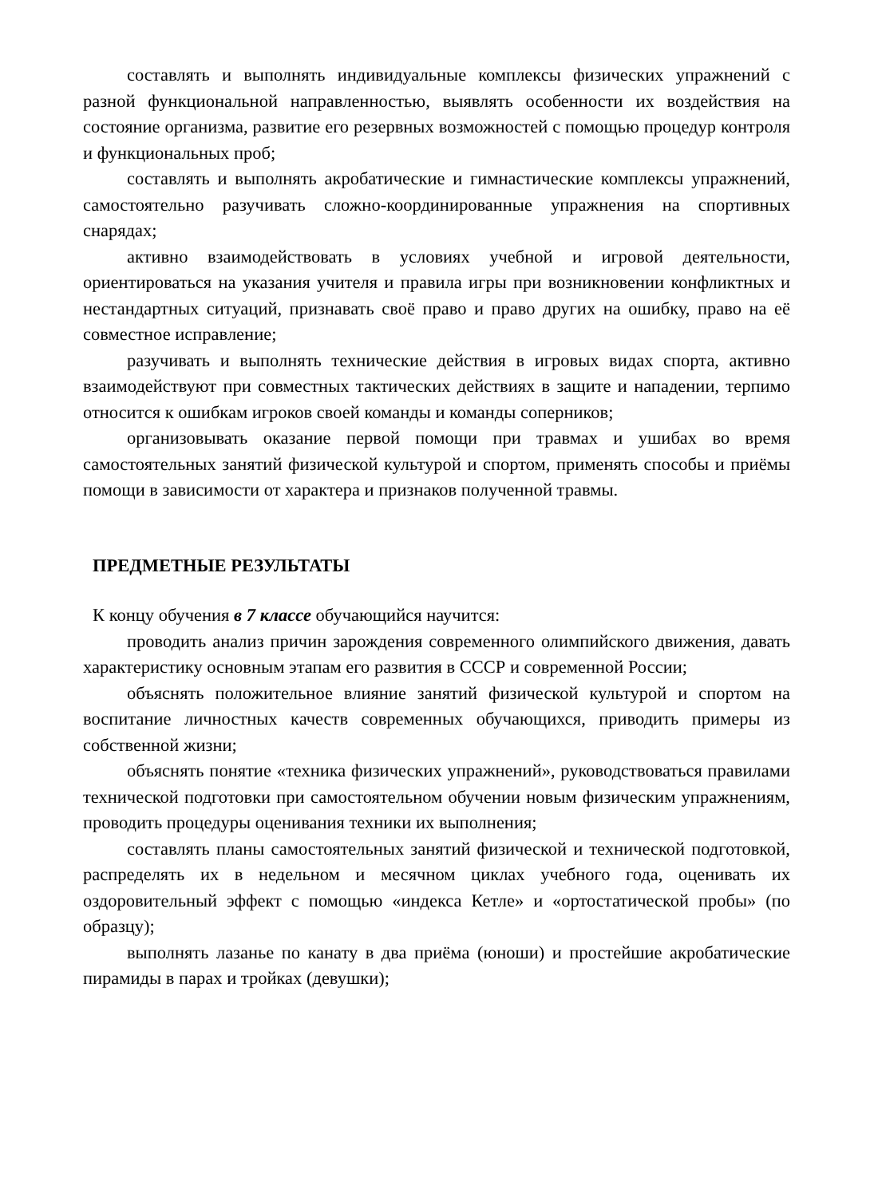составлять и выполнять индивидуальные комплексы физических упражнений с разной функциональной направленностью, выявлять особенности их воздействия на состояние организма, развитие его резервных возможностей с помощью процедур контроля и функциональных проб;
составлять и выполнять акробатические и гимнастические комплексы упражнений, самостоятельно разучивать сложно-координированные упражнения на спортивных снарядах;
активно взаимодействовать в условиях учебной и игровой деятельности, ориентироваться на указания учителя и правила игры при возникновении конфликтных и нестандартных ситуаций, признавать своё право и право других на ошибку, право на её совместное исправление;
разучивать и выполнять технические действия в игровых видах спорта, активно взаимодействуют при совместных тактических действиях в защите и нападении, терпимо относится к ошибкам игроков своей команды и команды соперников;
организовывать оказание первой помощи при травмах и ушибах во время самостоятельных занятий физической культурой и спортом, применять способы и приёмы помощи в зависимости от характера и признаков полученной травмы.
ПРЕДМЕТНЫЕ РЕЗУЛЬТАТЫ
К концу обучения в 7 классе обучающийся научится:
проводить анализ причин зарождения современного олимпийского движения, давать характеристику основным этапам его развития в СССР и современной России;
объяснять положительное влияние занятий физической культурой и спортом на воспитание личностных качеств современных обучающихся, приводить примеры из собственной жизни;
объяснять понятие «техника физических упражнений», руководствоваться правилами технической подготовки при самостоятельном обучении новым физическим упражнениям, проводить процедуры оценивания техники их выполнения;
составлять планы самостоятельных занятий физической и технической подготовкой, распределять их в недельном и месячном циклах учебного года, оценивать их оздоровительный эффект с помощью «индекса Кетле» и «ортостатической пробы» (по образцу);
выполнять лазанье по канату в два приёма (юноши) и простейшие акробатические пирамиды в парах и тройках (девушки);